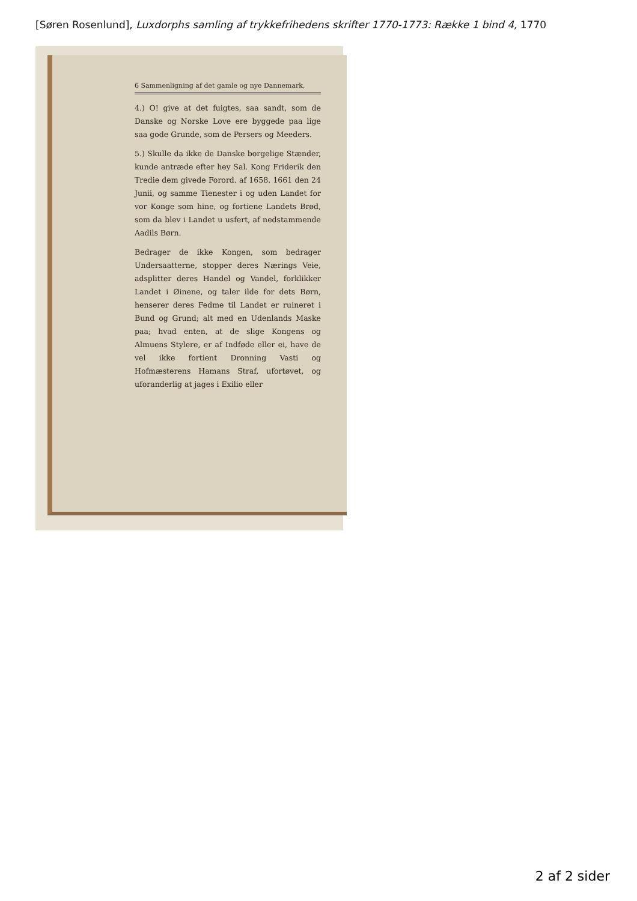[Søren Rosenlund], Luxdorphs samling af trykkefrihedens skrifter 1770-1773: Række 1 bind 4, 1770
6 Sammenligning af det gamle og nye Dannemark,
4.) O! give at det fuigtes, saa sandt, som de Danske og Norske Love ere byggede paa lige saa gode Grunde, som de Persers og Meeders.
5.) Skulle da ikke de Danske borgelige Stænder, kunde antræde efter hey Sal. Kong Friderik den Tredie dem givede Forord. af 1658. 1661 den 24 Junii, og samme Tienester i og uden Landet for vor Konge som hine, og fortiene Landets Brød, som da blev i Landet u usfert, af nedstammende Aadils Børn.
Bedrager de ikke Kongen, som bedrager Undersaatterne, stopper deres Nærings Veie, adsplitter deres Handel og Vandel, forklikker Landet i Øinene, og taler ilde for dets Børn, henserer deres Fedme til Landet er ruineret i Bund og Grund; alt med en Udenlands Maske paa; hvad enten, at de slige Kongens og Almuens Stylere, er af Indføde eller ei, have de vel ikke fortient Dronning Vasti og Hofmæsterens Hamans Straf, ufortøvet, og uforanderlig at jages i Exilio eller
2 af 2 sider